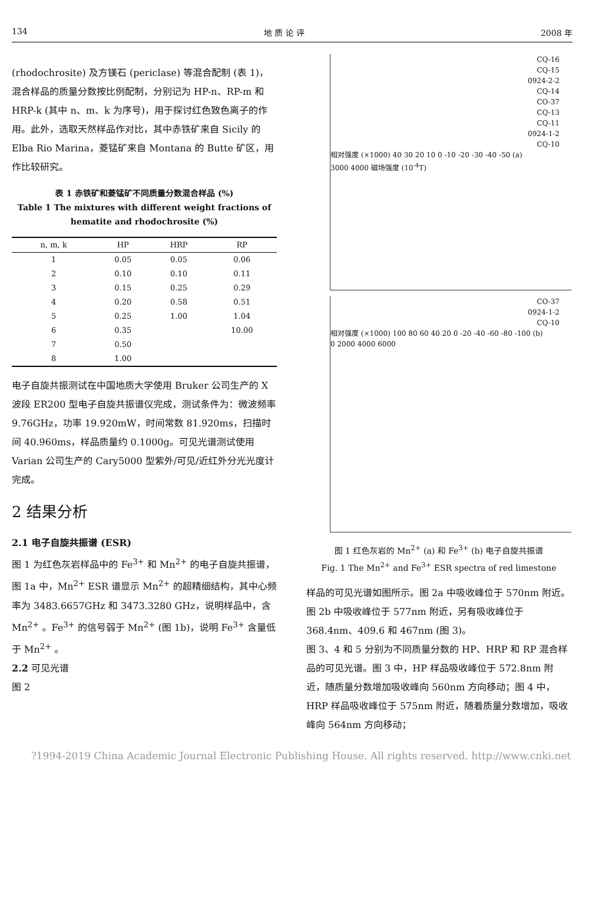134 地 质 论 评 2008 年
(rhodochrosite) 及方镁石 (periclase) 等混合配制 (表 1)，混合样品的质量分数按比例配制，分别记为 HP-n、RP-m 和 HRP-k (其中 n、m、k 为序号)，用于探讨红色致色离子的作用。此外，选取天然样品作对比，其中赤铁矿来自 Sicily 的 Elba Rio Marina，菱锰矿来自 Montana 的 Butte 矿区，用作比较研究。
表 1 赤铁矿和菱锰矿不同质量分数混合样品 (%)
Table 1 The mixtures with different weight fractions of hematite and rhodochrosite (%)
| n, m, k | HP | HRP | RP |
| --- | --- | --- | --- |
| 1 | 0.05 | 0.05 | 0.06 |
| 2 | 0.10 | 0.10 | 0.11 |
| 3 | 0.15 | 0.25 | 0.29 |
| 4 | 0.20 | 0.58 | 0.51 |
| 5 | 0.25 | 1.00 | 1.04 |
| 6 | 0.35 | | 10.00 |
| 7 | 0.50 | | |
| 8 | 1.00 | | |
电子自旋共振测试在中国地质大学使用 Bruker 公司生产的 X 波段 ER200 型电子自旋共振谱仪完成，测试条件为：微波频率 9.76GHz，功率 19.920mW，时间常数 81.920ms，扫描时间 40.960ms，样品质量约 0.1000g。可见光谱测试使用 Varian 公司生产的 Cary5000 型紫外/可见/近红外分光光度计完成。
2 结果分析
2.1 电子自旋共振谱 (ESR)
图 1 为红色灰岩样品中的 Fe<sup>3+</sup> 和 Mn<sup>2+</sup> 的电子自旋共振谱，图 1a 中，Mn<sup>2+</sup> ESR 谱显示 Mn<sup>2+</sup> 的超精细结构，其中心频率为 3483.6657GHz 和 3473.3280 GHz，说明样品中，含 Mn<sup>2+</sup> 。Fe<sup>3+</sup> 的信号弱于 Mn<sup>2+</sup> (图 1b)，说明 Fe<sup>3+</sup> 含量低于 Mn<sup>2+</sup> 。
2.2 可见光谱
图 2
CQ-16
CQ-15
0924-2-2
CQ-14
CO-37
CQ-13
CQ-11
0924-1-2
CQ-10
相对强度 (×1000) 40 30 20 10 0 -10 -20 -30 -40 -50 (a)
3000 4000 磁场强度 (10<sup>-4</sup>T)
CO-37
0924-1-2
CQ-10
相对强度 (×1000) 100 80 60 40 20 0 -20 -40 -60 -80 -100 (b)
0 2000 4000 6000
图 1 红色灰岩的 Mn<sup>2+</sup> (a) 和 Fe<sup>3+</sup> (b) 电子自旋共振谱
Fig. 1 The Mn<sup>2+</sup> and Fe<sup>3+</sup> ESR spectra of red limestone
样品的可见光谱如图所示。图 2a 中吸收峰位于 570nm 附近。图 2b 中吸收峰位于 577nm 附近，另有吸收峰位于 368.4nm、409.6 和 467nm (图 3)。
图 3、4 和 5 分别为不同质量分数的 HP、HRP 和 RP 混合样品的可见光谱。图 3 中，HP 样品吸收峰位于 572.8nm 附近，随质量分数增加吸收峰向 560nm 方向移动；图 4 中，HRP 样品吸收峰位于 575nm 附近，随着质量分数增加，吸收峰向 564nm 方向移动；
?1994-2019 China Academic Journal Electronic Publishing House. All rights reserved. http://www.cnki.net